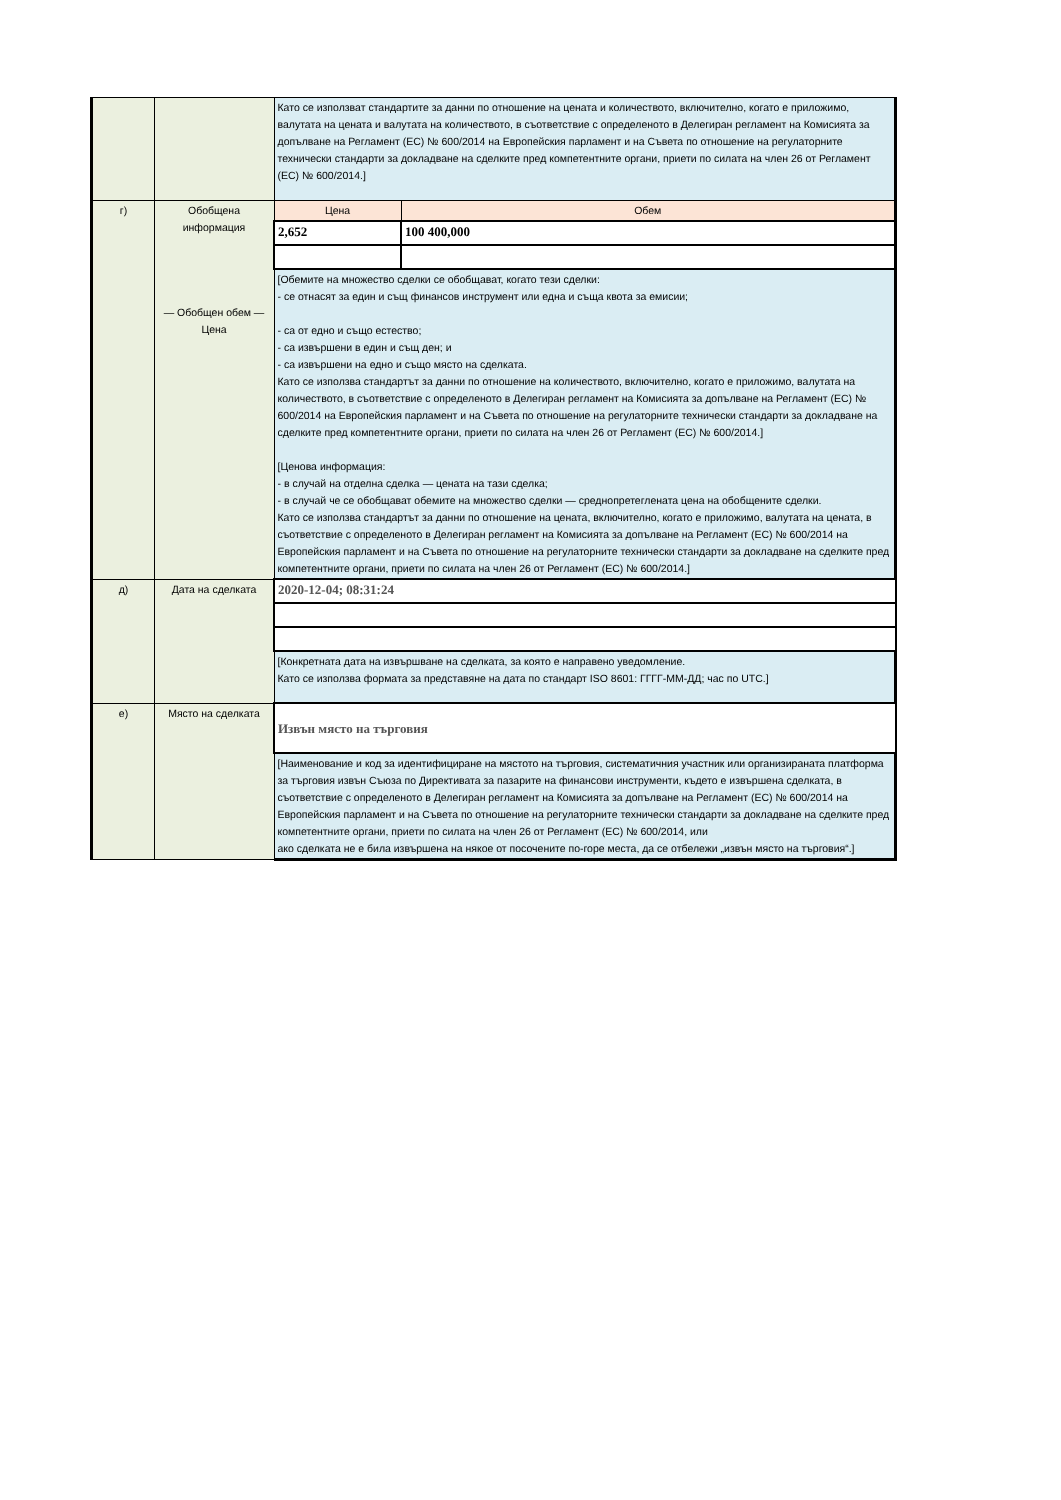| | | Като се използват стандартите за данни по отношение на цената и количеството, включително, когато е приложимо, валутата на цената и валутата на количеството, в съответствие с определеното в Делегиран регламент на Комисията за допълване на Регламент (ЕС) № 600/2014 на Европейския парламент и на Съвета по отношение на регулаторните технически стандарти за докладване на сделките пред компетентните органи, приети по силата на член 26 от Регламент (ЕС) № 600/2014.] | |
| г) | Обобщена информация — Обобщен обем — Цена | Цена | Обем |
| | | 2,652 | 100 400,000 |
| | | [Обемите на множество сделки се обобщават, когато тези сделки: - се отнасят за един и същ финансов инструмент или една и съща квота за емисии; - са от едно и също естество; - са извършени в един и същ ден; и - са извършени на едно и също място на сделката. Като се използва стандартът за данни по отношение на количеството, включително, когато е приложимо, валутата на количеството, в съответствие с определеното в Делегиран регламент на Комисията за допълване на Регламент (ЕС) № 600/2014 на Европейския парламент и на Съвета по отношение на регулаторните технически стандарти за докладване на сделките пред компетентните органи, приети по силата на член 26 от Регламент (ЕС) № 600/2014.] [Ценова информация: - в случай на отделна сделка — цената на тази сделка; - в случай че се обобщават обемите на множество сделки — среднопретеглената цена на обобщените сделки. Като се използва стандартът за данни по отношение на цената, включително, когато е приложимо, валутата на цената, в съответствие с определеното в Делегиран регламент на Комисията за допълване на Регламент (ЕС) № 600/2014 на Европейския парламент и на Съвета по отношение на регулаторните технически стандарти за докладване на сделките пред компетентните органи, приети по силата на член 26 от Регламент (ЕС) № 600/2014.] | |
| д) | Дата на сделката | 2020-12-04; 08:31:24 | |
| | | [Конкретната дата на извършване на сделката, за която е направено уведомление. Като се използва формата за представяне на дата по стандарт ISO 8601: ГГГГ-ММ-ДД; час по UTC.] | |
| е) | Място на сделката | Извън място на търговия | |
| | | [Наименование и код за идентифициране на мястото на търговия, систематичния участник или организираната платформа за търговия извън Съюза по Директивата за пазарите на финансови инструменти, където е извършена сделката, в съответствие с определеното в Делегиран регламент на Комисията за допълване на Регламент (ЕС) № 600/2014 на Европейския парламент и на Съвета по отношение на регулаторните технически стандарти за докладване на сделките пред компетентните органи, приети по силата на член 26 от Регламент (ЕС) № 600/2014, или ако сделката не е била извършена на някое от посочените по-горе места, да се отбележи „извън място на търговия“.] | |